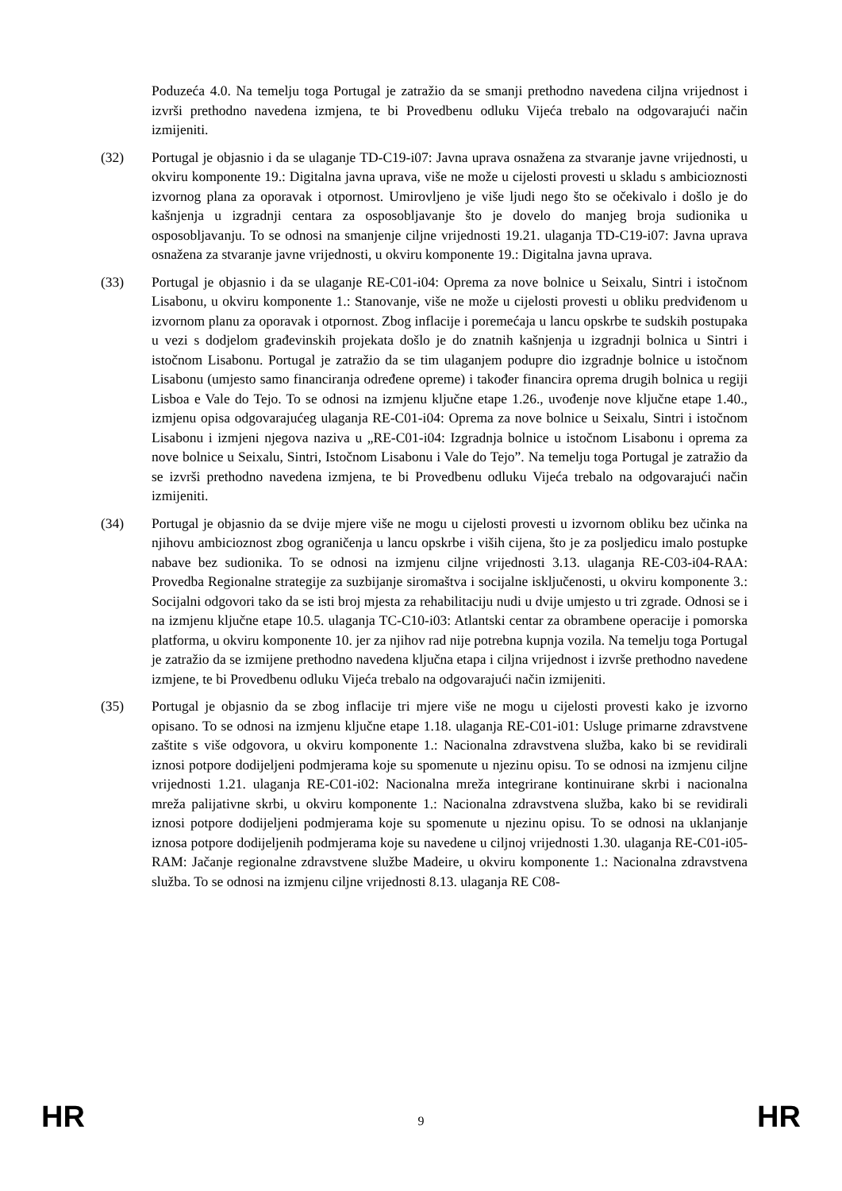Poduzeća 4.0. Na temelju toga Portugal je zatražio da se smanji prethodno navedena ciljna vrijednost i izvrši prethodno navedena izmjena, te bi Provedbenu odluku Vijeća trebalo na odgovarajući način izmijeniti.
(32) Portugal je objasnio i da se ulaganje TD-C19-i07: Javna uprava osnažena za stvaranje javne vrijednosti, u okviru komponente 19.: Digitalna javna uprava, više ne može u cijelosti provesti u skladu s ambicioznosti izvornog plana za oporavak i otpornost. Umirovljeno je više ljudi nego što se očekivalo i došlo je do kašnjenja u izgradnji centara za osposobljavanje što je dovelo do manjeg broja sudionika u osposobljavanju. To se odnosi na smanjenje ciljne vrijednosti 19.21. ulaganja TD-C19-i07: Javna uprava osnažena za stvaranje javne vrijednosti, u okviru komponente 19.: Digitalna javna uprava.
(33) Portugal je objasnio i da se ulaganje RE-C01-i04: Oprema za nove bolnice u Seixalu, Sintri i istočnom Lisabonu, u okviru komponente 1.: Stanovanje, više ne može u cijelosti provesti u obliku predviđenom u izvornom planu za oporavak i otpornost. Zbog inflacije i poremećaja u lancu opskrbe te sudskih postupaka u vezi s dodjelom građevinskih projekata došlo je do znatnih kašnjenja u izgradnji bolnica u Sintri i istočnom Lisabonu. Portugal je zatražio da se tim ulaganjem podupre dio izgradnje bolnice u istočnom Lisabonu (umjesto samo financiranja određene opreme) i također financira oprema drugih bolnica u regiji Lisboa e Vale do Tejo. To se odnosi na izmjenu ključne etape 1.26., uvođenje nove ključne etape 1.40., izmjenu opisa odgovarajućeg ulaganja RE-C01-i04: Oprema za nove bolnice u Seixalu, Sintri i istočnom Lisabonu i izmjeni njegova naziva u „RE-C01-i04: Izgradnja bolnice u istočnom Lisabonu i oprema za nove bolnice u Seixalu, Sintri, Istočnom Lisabonu i Vale do Tejo”. Na temelju toga Portugal je zatražio da se izvrši prethodno navedena izmjena, te bi Provedbenu odluku Vijeća trebalo na odgovarajući način izmijeniti.
(34) Portugal je objasnio da se dvije mjere više ne mogu u cijelosti provesti u izvornom obliku bez učinka na njihovu ambicioznost zbog ograničenja u lancu opskrbe i viših cijena, što je za posljedicu imalo postupke nabave bez sudionika. To se odnosi na izmjenu ciljne vrijednosti 3.13. ulaganja RE-C03-i04-RAA: Provedba Regionalne strategije za suzbijanje siromaštva i socijalne isključenosti, u okviru komponente 3.: Socijalni odgovori tako da se isti broj mjesta za rehabilitaciju nudi u dvije umjesto u tri zgrade. Odnosi se i na izmjenu ključne etape 10.5. ulaganja TC-C10-i03: Atlantski centar za obrambene operacije i pomorska platforma, u okviru komponente 10. jer za njihov rad nije potrebna kupnja vozila. Na temelju toga Portugal je zatražio da se izmijene prethodno navedena ključna etapa i ciljna vrijednost i izvrše prethodno navedene izmjene, te bi Provedbenu odluku Vijeća trebalo na odgovarajući način izmijeniti.
(35) Portugal je objasnio da se zbog inflacije tri mjere više ne mogu u cijelosti provesti kako je izvorno opisano. To se odnosi na izmjenu ključne etape 1.18. ulaganja RE-C01-i01: Usluge primarne zdravstvene zaštite s više odgovora, u okviru komponente 1.: Nacionalna zdravstvena služba, kako bi se revidirali iznosi potpore dodijeljeni podmjerama koje su spomenute u njezinu opisu. To se odnosi na izmjenu ciljne vrijednosti 1.21. ulaganja RE-C01-i02: Nacionalna mreža integrirane kontinuirane skrbi i nacionalna mreža palijativne skrbi, u okviru komponente 1.: Nacionalna zdravstvena služba, kako bi se revidirali iznosi potpore dodijeljeni podmjerama koje su spomenute u njezinu opisu. To se odnosi na uklanjanje iznosa potpore dodijeljenih podmjerama koje su navedene u ciljnoj vrijednosti 1.30. ulaganja RE-C01-i05-RAM: Jačanje regionalne zdravstvene službe Madeire, u okviru komponente 1.: Nacionalna zdravstvena služba. To se odnosi na izmjenu ciljne vrijednosti 8.13. ulaganja RE C08-
HR 9 HR